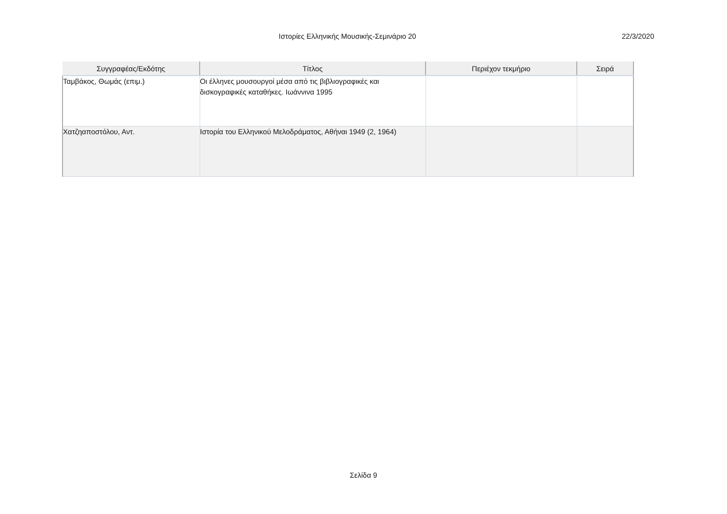Ιστορίες Ελληνικής Μουσικής-Σεμινάριο 20 22/3/2020
| Συγγραφέας/Εκδότης | Τίτλος | Περιέχον τεκμήριο | Σειρά |
| --- | --- | --- | --- |
| Ταμβάκος, Θωμάς (επιμ.) | Οι έλληνες μουσουργοί μέσα από τις βιβλιογραφικές και δισκογραφικές καταθήκες. Ιωάννινα 1995 | | |
| Χατζηαποστόλου, Αντ. | Ιστορία του Ελληνικού Μελοδράματος, Αθήναι 1949 (2, 1964) | | |
Σελίδα 9